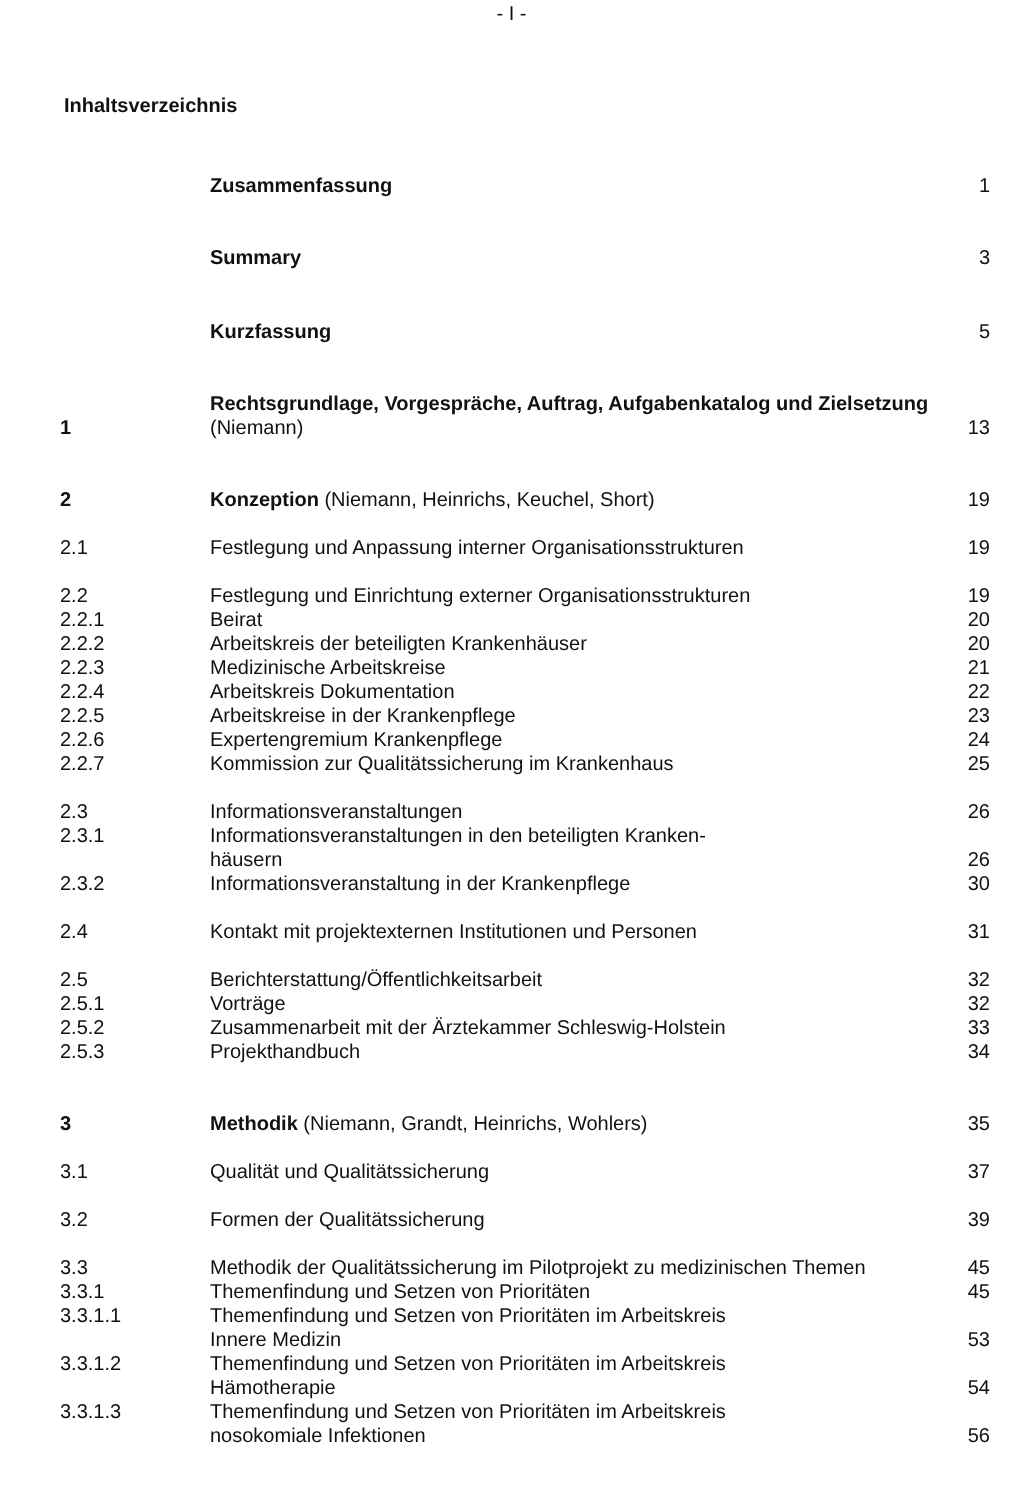- I -
Inhaltsverzeichnis
| | Zusammenfassung | 1 |
| | Summary | 3 |
| | Kurzfassung | 5 |
| 1 | Rechtsgrundlage, Vorgespräche, Auftrag, Aufgabenkatalog und Zielsetzung (Niemann) | 13 |
| 2 | Konzeption (Niemann, Heinrichs, Keuchel, Short) | 19 |
| 2.1 | Festlegung und Anpassung interner Organisationsstrukturen | 19 |
| 2.2 | Festlegung und Einrichtung externer Organisationsstrukturen | 19 |
| 2.2.1 | Beirat | 20 |
| 2.2.2 | Arbeitskreis der beteiligten Krankenhäuser | 20 |
| 2.2.3 | Medizinische Arbeitskreise | 21 |
| 2.2.4 | Arbeitskreis Dokumentation | 22 |
| 2.2.5 | Arbeitskreise in der Krankenpflege | 23 |
| 2.2.6 | Expertengremium Krankenpflege | 24 |
| 2.2.7 | Kommission zur Qualitätssicherung im Krankenhaus | 25 |
| 2.3 | Informationsveranstaltungen | 26 |
| 2.3.1 | Informationsveranstaltungen in den beteiligten Kranken- häusern | 26 |
| 2.3.2 | Informationsveranstaltung in der Krankenpflege | 30 |
| 2.4 | Kontakt mit projektexternen Institutionen und Personen | 31 |
| 2.5 | Berichterstattung/Öffentlichkeitsarbeit | 32 |
| 2.5.1 | Vorträge | 32 |
| 2.5.2 | Zusammenarbeit mit der Ärztekammer Schleswig-Holstein | 33 |
| 2.5.3 | Projekthandbuch | 34 |
| 3 | Methodik (Niemann, Grandt, Heinrichs, Wohlers) | 35 |
| 3.1 | Qualität und Qualitätssicherung | 37 |
| 3.2 | Formen der Qualitätssicherung | 39 |
| 3.3 | Methodik der Qualitätssicherung im Pilotprojekt zu medizinischen Themen | 45 |
| 3.3.1 | Themenfindung und Setzen von Prioritäten | 45 |
| 3.3.1.1 | Themenfindung und Setzen von Prioritäten im Arbeitskreis Innere Medizin | 53 |
| 3.3.1.2 | Themenfindung und Setzen von Prioritäten im Arbeitskreis Hämotherapie | 54 |
| 3.3.1.3 | Themenfindung und Setzen von Prioritäten im Arbeitskreis nosokomiale Infektionen | 56 |